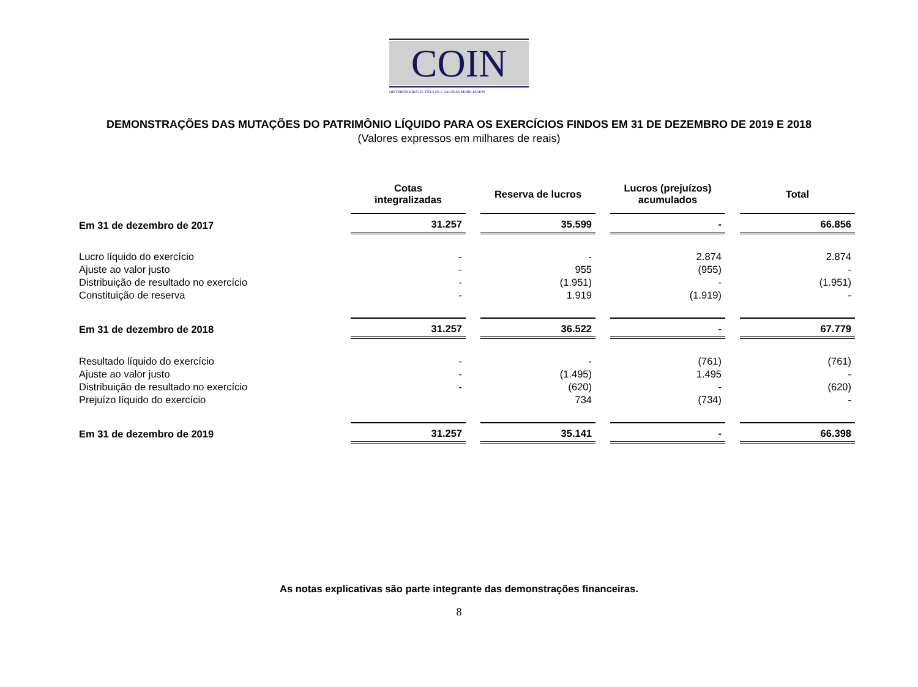COIN
DISTRIBUIDORA DE TÍTULOS E VALORES MOBILIÁRIOS
DEMONSTRAÇÕES DAS MUTAÇÕES DO PATRIMÔNIO LÍQUIDO PARA OS EXERCÍCIOS FINDOS EM 31 DE DEZEMBRO DE 2019 E 2018
(Valores expressos em milhares de reais)
| | Cotas integralizadas | Reserva de lucros | Lucros (prejuízos) acumulados | Total |
| --- | --- | --- | --- | --- |
| Em 31 de dezembro de 2017 | 31.257 | 35.599 | - | 66.856 |
| Lucro líquido do exercício | - | - | 2.874 | 2.874 |
| Ajuste ao valor justo | - | 955 | (955) | - |
| Distribuição de resultado no exercício | - | (1.951) | - | (1.951) |
| Constituição de reserva | - | 1.919 | (1.919) | - |
| Em 31 de dezembro de 2018 | 31.257 | 36.522 | - | 67.779 |
| Resultado líquido do exercício | - | - | (761) | (761) |
| Ajuste ao valor justo | - | (1.495) | 1.495 | - |
| Distribuição de resultado no exercício | - | (620) | - | (620) |
| Prejuízo líquido do exercício | | 734 | (734) | - |
| Em 31 de dezembro de 2019 | 31.257 | 35.141 | - | 66.398 |
As notas explicativas são parte integrante das demonstrações financeiras.
8